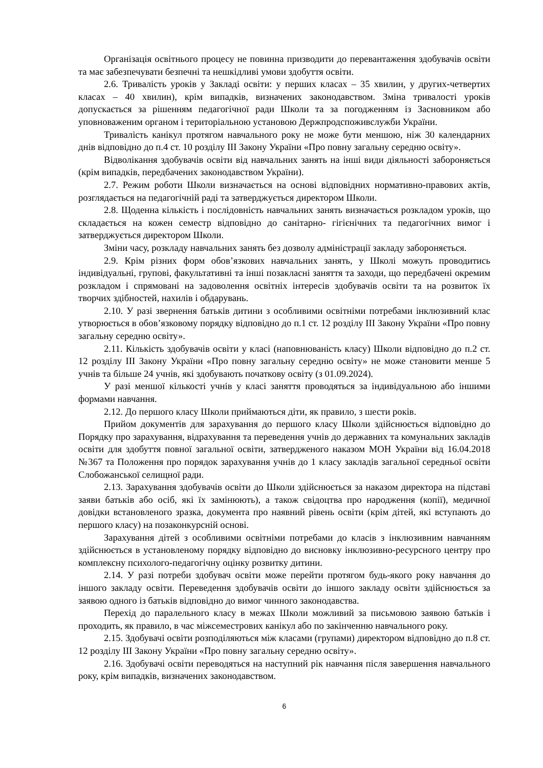Організація освітнього процесу не повинна призводити до перевантаження здобувачів освіти та має забезпечувати безпечні та нешкідливі умови здобуття освіти.
2.6. Тривалість уроків у Закладі освіти: у перших класах – 35 хвилин, у других-четвертих класах – 40 хвилин), крім випадків, визначених законодавством. Зміна тривалості уроків допускається за рішенням педагогічної ради Школи та за погодженням із Засновником або уповноваженим органом і територіальною установою Держпродспоживслужби України.
Тривалість канікул протягом навчального року не може бути меншою, ніж 30 календарних днів відповідно до п.4 ст. 10 розділу ІІІ Закону України «Про повну загальну середню освіту».
Відволікання здобувачів освіти від навчальних занять на інші види діяльності забороняється (крім випадків, передбачених законодавством України).
2.7. Режим роботи Школи визначається на основі відповідних нормативно-правових актів, розглядається на педагогічній раді та затверджується директором Школи.
2.8. Щоденна кількість і послідовність навчальних занять визначається розкладом уроків, що складається на кожен семестр відповідно до санітарно- гігієнічних та педагогічних вимог і затверджується директором Школи.
Зміни часу, розкладу навчальних занять без дозволу адміністрації закладу забороняється.
2.9. Крім різних форм обов’язкових навчальних занять, у Школі можуть проводитись індивідуальні, групові, факультативні та інші позакласні заняття та заходи, що передбачені окремим розкладом і спрямовані на задоволення освітніх інтересів здобувачів освіти та на розвиток їх творчих здібностей, нахилів і обдарувань.
2.10. У разі звернення батьків дитини з особливими освітніми потребами інклюзивний клас утворюється в обов’язковому порядку відповідно до п.1 ст. 12 розділу ІІІ Закону України «Про повну загальну середню освіту».
2.11. Кількість здобувачів освіти у класі (наповнюваність класу) Школи відповідно до п.2 ст. 12 розділу ІІІ Закону України «Про повну загальну середню освіту» не може становити менше 5 учнів та більше 24 учнів, які здобувають початкову освіту (з 01.09.2024).
У разі меншої кількості учнів у класі заняття проводяться за індивідуальною або іншими формами навчання.
2.12. До першого класу Школи приймаються діти, як правило, з шести років.
Прийом документів для зарахування до першого класу Школи здійснюється відповідно до Порядку про зарахування, відрахування та переведення учнів до державних та комунальних закладів освіти для здобуття повної загальної освіти, затвердженого наказом МОН України від 16.04.2018 №367 та Положення про порядок зарахування учнів до 1 класу закладів загальної середньої освіти Слобожанської селищної ради.
2.13. Зарахування здобувачів освіти до Школи здійснюється за наказом директора на підставі заяви батьків або осіб, які їх замінюють), а також свідоцтва про народження (копії), медичної довідки встановленого зразка, документа про наявний рівень освіти (крім дітей, які вступають до першого класу) на позаконкурсній основі.
Зарахування дітей з особливими освітніми потребами до класів з інклюзивним навчанням здійснюється в установленому порядку відповідно до висновку інклюзивно-ресурсного центру про комплексну психолого-педагогічну оцінку розвитку дитини.
2.14. У разі потреби здобувач освіти може перейти протягом будь-якого року навчання до іншого закладу освіти. Переведення здобувачів освіти до іншого закладу освіти здійснюється за заявою одного із батьків відповідно до вимог чинного законодавства.
Перехід до паралельного класу в межах Школи можливий за письмовою заявою батьків і проходить, як правило, в час міжсеместрових канікул або по закінченню навчального року.
2.15. Здобувачі освіти розподіляються між класами (групами) директором відповідно до п.8 ст. 12 розділу ІІІ Закону України «Про повну загальну середню освіту».
2.16. Здобувачі освіти переводяться на наступний рік навчання після завершення навчального року, крім випадків, визначених законодавством.
6